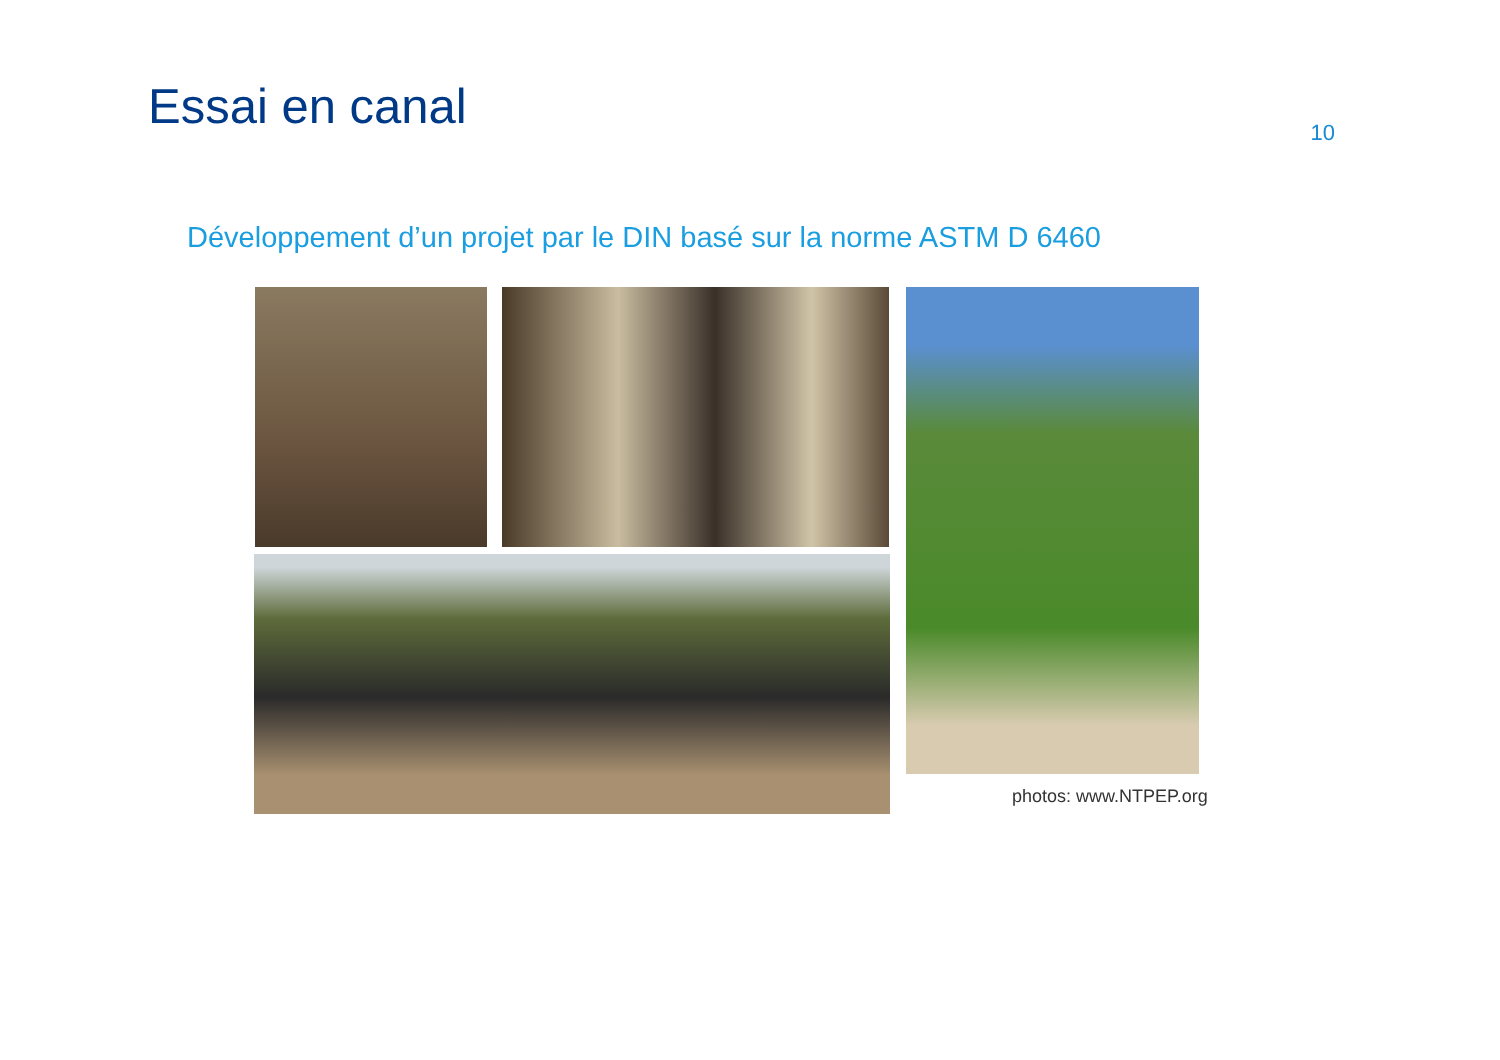Essai en canal
10
Développement d’un projet par le DIN basé sur la norme ASTM D 6460
photos: www.NTPEP.org